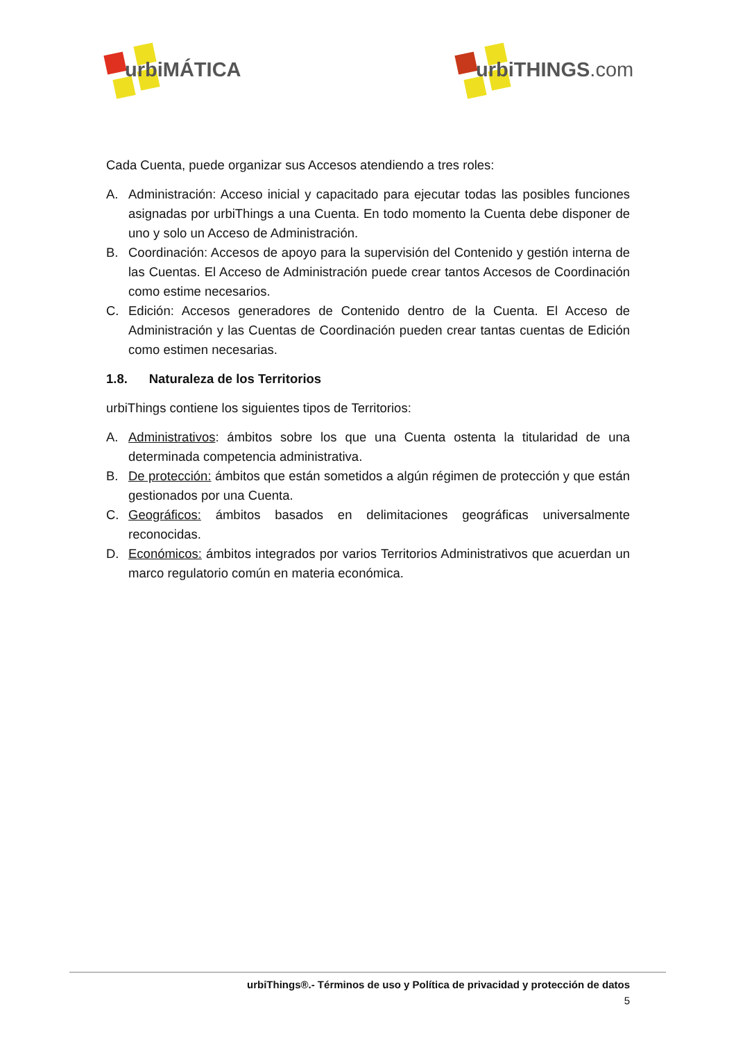urbiMÁTICA
urbiTHINGS.com
Cada Cuenta, puede organizar sus Accesos atendiendo a tres roles:
A. Administración: Acceso inicial y capacitado para ejecutar todas las posibles funciones asignadas por urbiThings a una Cuenta. En todo momento la Cuenta debe disponer de uno y solo un Acceso de Administración.
B. Coordinación: Accesos de apoyo para la supervisión del Contenido y gestión interna de las Cuentas. El Acceso de Administración puede crear tantos Accesos de Coordinación como estime necesarios.
C. Edición: Accesos generadores de Contenido dentro de la Cuenta. El Acceso de Administración y las Cuentas de Coordinación pueden crear tantas cuentas de Edición como estimen necesarias.
1.8. Naturaleza de los Territorios
urbiThings contiene los siguientes tipos de Territorios:
A. Administrativos: ámbitos sobre los que una Cuenta ostenta la titularidad de una determinada competencia administrativa.
B. De protección: ámbitos que están sometidos a algún régimen de protección y que están gestionados por una Cuenta.
C. Geográficos: ámbitos basados en delimitaciones geográficas universalmente reconocidas.
D. Económicos: ámbitos integrados por varios Territorios Administrativos que acuerdan un marco regulatorio común en materia económica.
urbiThings®.- Términos de uso y Política de privacidad y protección de datos
5